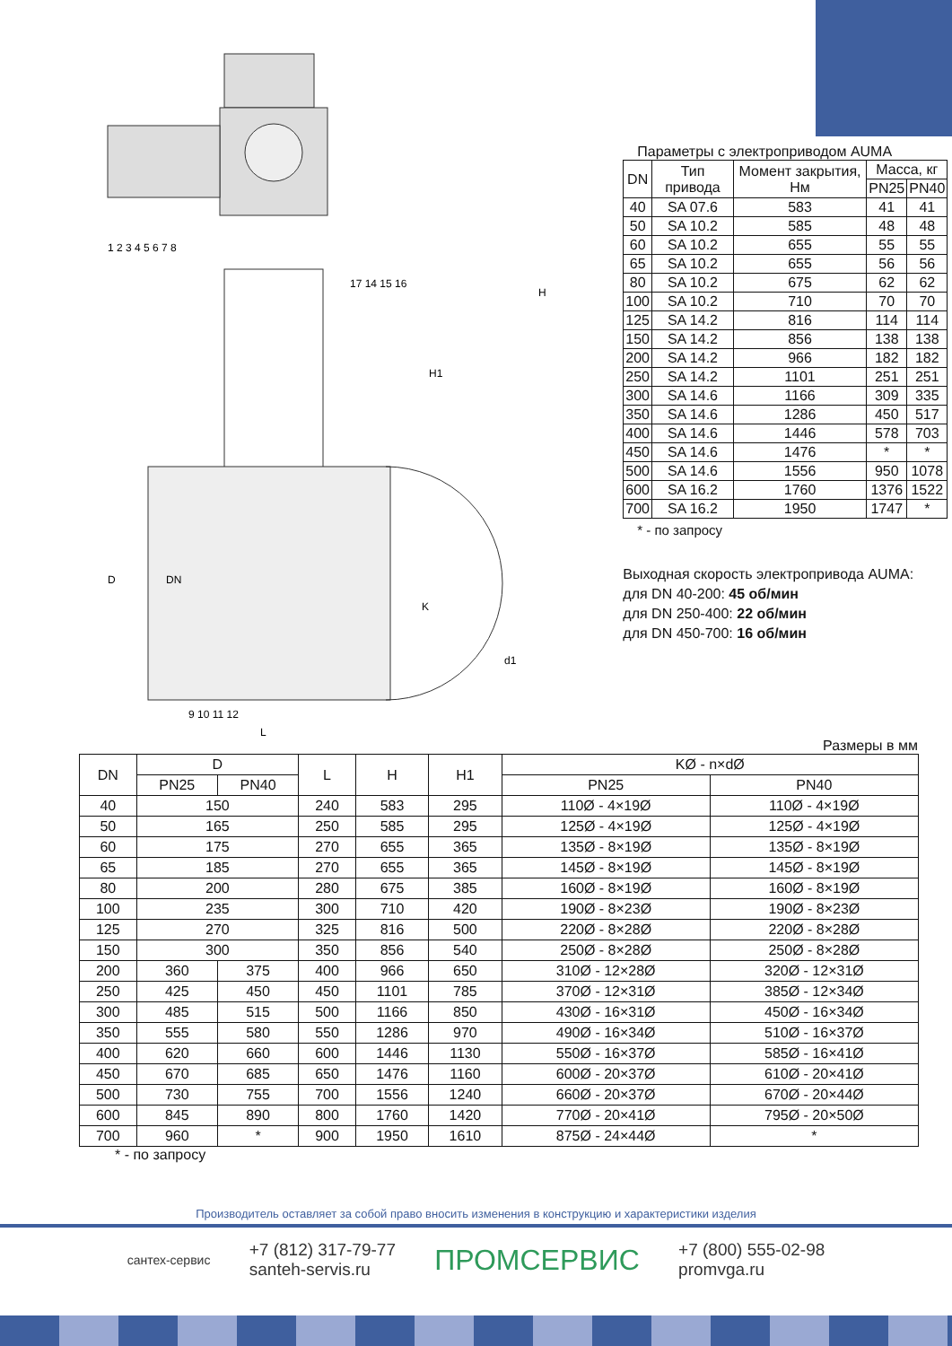D
DN
L
K
d1
H
H1
1 2 3 4 5 6 7 8
9 10 11 12
17 14 15 16
Параметры с электроприводом AUMA
| DN | Тип привода | Момент закрытия, Нм | Масса, кг | |
| --- | --- | --- | --- | --- |
| | | | PN25 | PN40 |
| 40 | SA 07.6 | 583 | 41 | 41 |
| 50 | SA 10.2 | 585 | 48 | 48 |
| 60 | SA 10.2 | 655 | 55 | 55 |
| 65 | SA 10.2 | 655 | 56 | 56 |
| 80 | SA 10.2 | 675 | 62 | 62 |
| 100 | SA 10.2 | 710 | 70 | 70 |
| 125 | SA 14.2 | 816 | 114 | 114 |
| 150 | SA 14.2 | 856 | 138 | 138 |
| 200 | SA 14.2 | 966 | 182 | 182 |
| 250 | SA 14.2 | 1101 | 251 | 251 |
| 300 | SA 14.6 | 1166 | 309 | 335 |
| 350 | SA 14.6 | 1286 | 450 | 517 |
| 400 | SA 14.6 | 1446 | 578 | 703 |
| 450 | SA 14.6 | 1476 | * | * |
| 500 | SA 14.6 | 1556 | 950 | 1078 |
| 600 | SA 16.2 | 1760 | 1376 | 1522 |
| 700 | SA 16.2 | 1950 | 1747 | * |
* - по запросу
Выходная скорость электропривода AUMA:
для DN 40-200: 45 об/мин
для DN 250-400: 22 об/мин
для DN 450-700: 16 об/мин
Размеры в мм
| DN | D | | L | H | H1 | KØ - n×dØ | |
| --- | --- | --- | --- | --- | --- | --- | --- |
| | PN25 | PN40 | | | | PN25 | PN40 |
| 40 | 150 | | 240 | 583 | 295 | 110Ø - 4×19Ø | 110Ø - 4×19Ø |
| 50 | 165 | | 250 | 585 | 295 | 125Ø - 4×19Ø | 125Ø - 4×19Ø |
| 60 | 175 | | 270 | 655 | 365 | 135Ø - 8×19Ø | 135Ø - 8×19Ø |
| 65 | 185 | | 270 | 655 | 365 | 145Ø - 8×19Ø | 145Ø - 8×19Ø |
| 80 | 200 | | 280 | 675 | 385 | 160Ø - 8×19Ø | 160Ø - 8×19Ø |
| 100 | 235 | | 300 | 710 | 420 | 190Ø - 8×23Ø | 190Ø - 8×23Ø |
| 125 | 270 | | 325 | 816 | 500 | 220Ø - 8×28Ø | 220Ø - 8×28Ø |
| 150 | 300 | | 350 | 856 | 540 | 250Ø - 8×28Ø | 250Ø - 8×28Ø |
| 200 | 360 | 375 | 400 | 966 | 650 | 310Ø - 12×28Ø | 320Ø - 12×31Ø |
| 250 | 425 | 450 | 450 | 1101 | 785 | 370Ø - 12×31Ø | 385Ø - 12×34Ø |
| 300 | 485 | 515 | 500 | 1166 | 850 | 430Ø - 16×31Ø | 450Ø - 16×34Ø |
| 350 | 555 | 580 | 550 | 1286 | 970 | 490Ø - 16×34Ø | 510Ø - 16×37Ø |
| 400 | 620 | 660 | 600 | 1446 | 1130 | 550Ø - 16×37Ø | 585Ø - 16×41Ø |
| 450 | 670 | 685 | 650 | 1476 | 1160 | 600Ø - 20×37Ø | 610Ø - 20×41Ø |
| 500 | 730 | 755 | 700 | 1556 | 1240 | 660Ø - 20×37Ø | 670Ø - 20×44Ø |
| 600 | 845 | 890 | 800 | 1760 | 1420 | 770Ø - 20×41Ø | 795Ø - 20×50Ø |
| 700 | 960 | * | 900 | 1950 | 1610 | 875Ø - 24×44Ø | * |
* - по запросу
Производитель оставляет за собой право вносить изменения в конструкцию и характеристики изделия
сантех-сервис
+7 (812) 317-79-77
santeh-servis.ru
ПРОМСЕРВИС
+7 (800) 555-02-98
promvga.ru